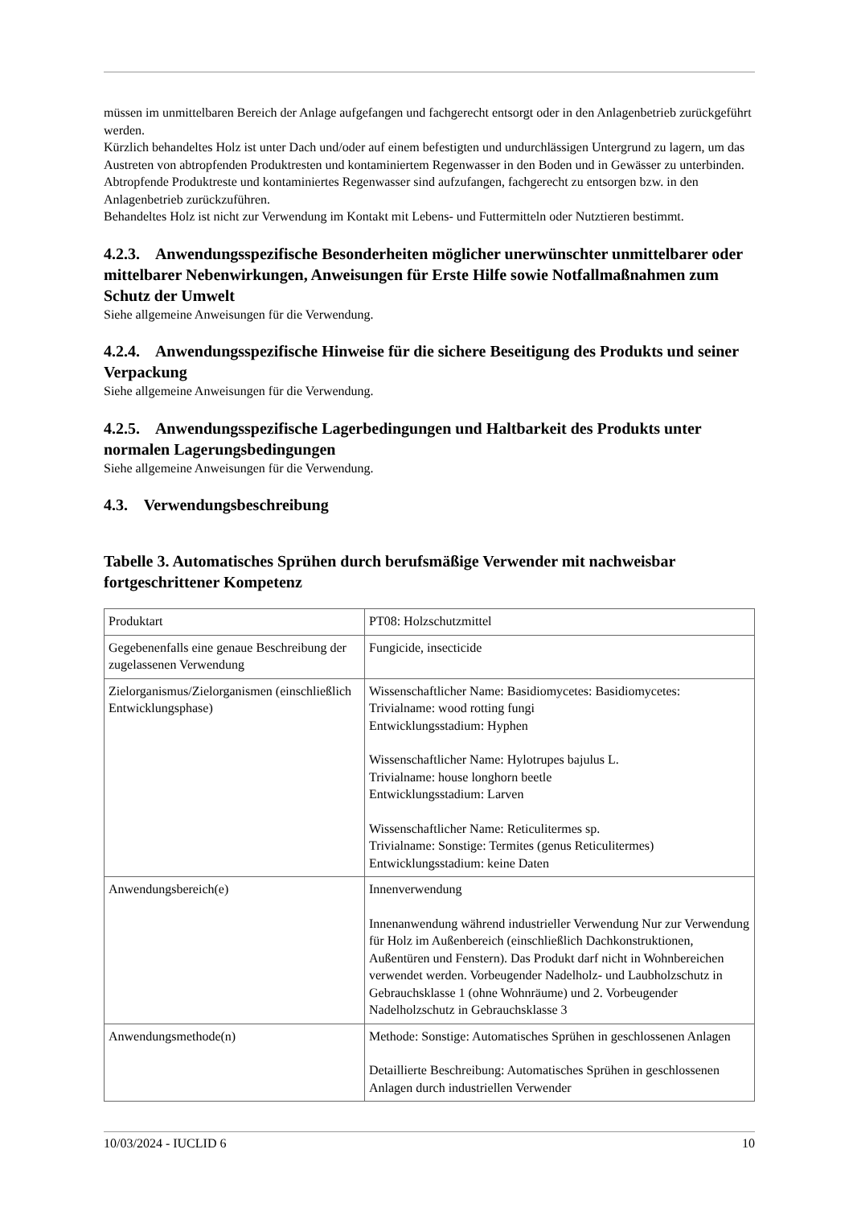müssen im unmittelbaren Bereich der Anlage aufgefangen und fachgerecht entsorgt oder in den Anlagenbetrieb zurückgeführt werden.
Kürzlich behandeltes Holz ist unter Dach und/oder auf einem befestigten und undurchlässigen Untergrund zu lagern, um das Austreten von abtropfenden Produktresten und kontaminiertem Regenwasser in den Boden und in Gewässer zu unterbinden. Abtropfende Produktreste und kontaminiertes Regenwasser sind aufzufangen, fachgerecht zu entsorgen bzw. in den Anlagenbetrieb zurückzuführen.
Behandeltes Holz ist nicht zur Verwendung im Kontakt mit Lebens- und Futtermitteln oder Nutztieren bestimmt.
4.2.3. Anwendungsspezifische Besonderheiten möglicher unerwünschter unmittelbarer oder mittelbarer Nebenwirkungen, Anweisungen für Erste Hilfe sowie Notfallmaßnahmen zum Schutz der Umwelt
Siehe allgemeine Anweisungen für die Verwendung.
4.2.4. Anwendungsspezifische Hinweise für die sichere Beseitigung des Produkts und seiner Verpackung
Siehe allgemeine Anweisungen für die Verwendung.
4.2.5. Anwendungsspezifische Lagerbedingungen und Haltbarkeit des Produkts unter normalen Lagerungsbedingungen
Siehe allgemeine Anweisungen für die Verwendung.
4.3. Verwendungsbeschreibung
Tabelle 3. Automatisches Sprühen durch berufsmäßige Verwender mit nachweisbar fortgeschrittener Kompetenz
| Produktart | PT08: Holzschutzmittel |
| Gegebenenfalls eine genaue Beschreibung der zugelassenen Verwendung | Fungicide, insecticide |
| Zielorganismus/Zielorganismen (einschließlich Entwicklungsphase) | Wissenschaftlicher Name: Basidiomycetes: Basidiomycetes: Trivialname: wood rotting fungi Entwicklungsstadium: Hyphen Wissenschaftlicher Name: Hylotrupes bajulus L. Trivialname: house longhorn beetle Entwicklungsstadium: Larven Wissenschaftlicher Name: Reticulitermes sp. Trivialname: Sonstige: Termites (genus Reticulitermes) Entwicklungsstadium: keine Daten |
| Anwendungsbereich(e) | Innenverwendung Innenanwendung während industrieller Verwendung Nur zur Verwendung für Holz im Außenbereich (einschließlich Dachkonstruktionen, Außentüren und Fenstern). Das Produkt darf nicht in Wohnbereichen verwendet werden. Vorbeugender Nadelholz- und Laubholzschutz in Gebrauchsklasse 1 (ohne Wohnräume) und 2. Vorbeugender Nadelholzschutz in Gebrauchsklasse 3 |
| Anwendungsmethode(n) | Methode: Sonstige: Automatisches Sprühen in geschlossenen Anlagen Detaillierte Beschreibung: Automatisches Sprühen in geschlossenen Anlagen durch industriellen Verwender |
10/03/2024 - IUCLID 6 10